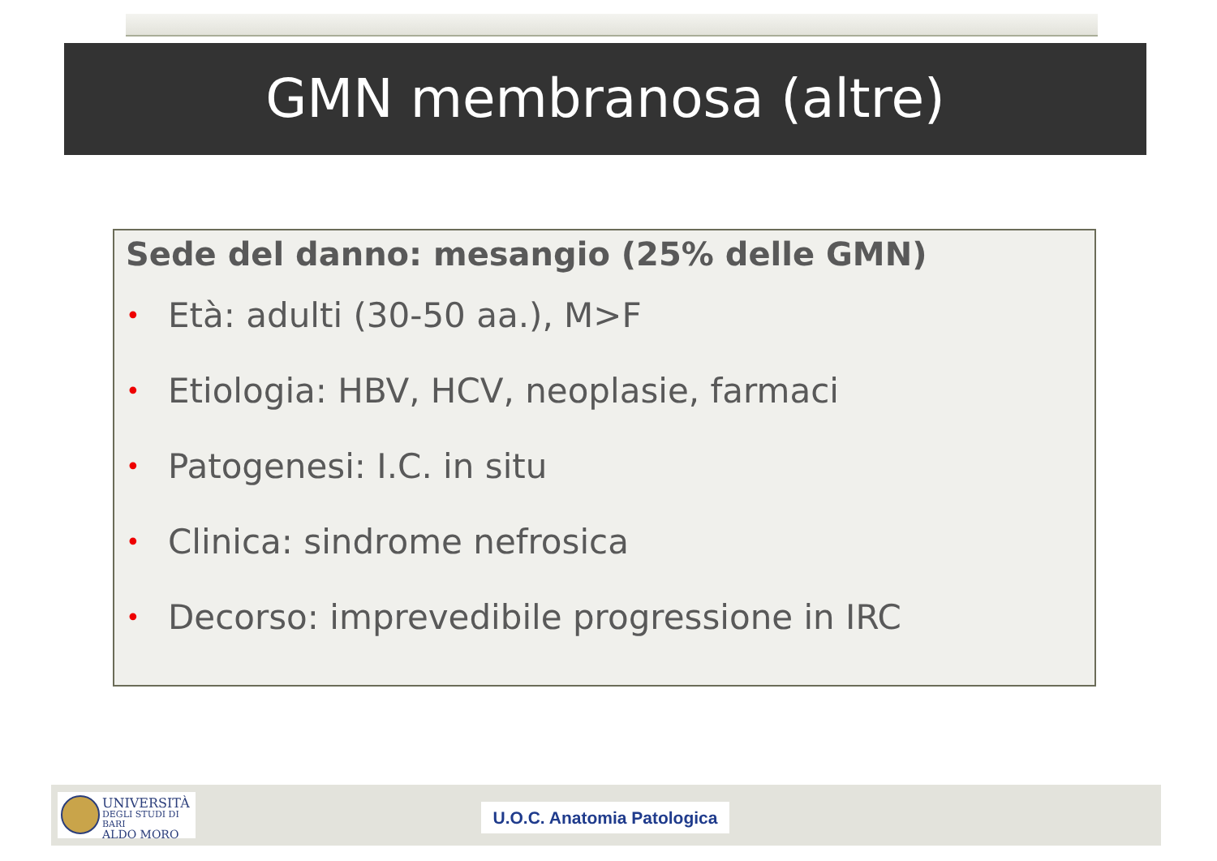GMN membranosa (altre)
Sede del danno: mesangio (25% delle GMN)
• Età: adulti (30-50 aa.), M>F
• Etiologia: HBV, HCV, neoplasie, farmaci
• Patogenesi: I.C. in situ
• Clinica: sindrome nefrosica
• Decorso: imprevedibile progressione in IRC
UNIVERSITÀ
DEGLI STUDI DI BARI
ALDO MORO
U.O.C. Anatomia Patologica